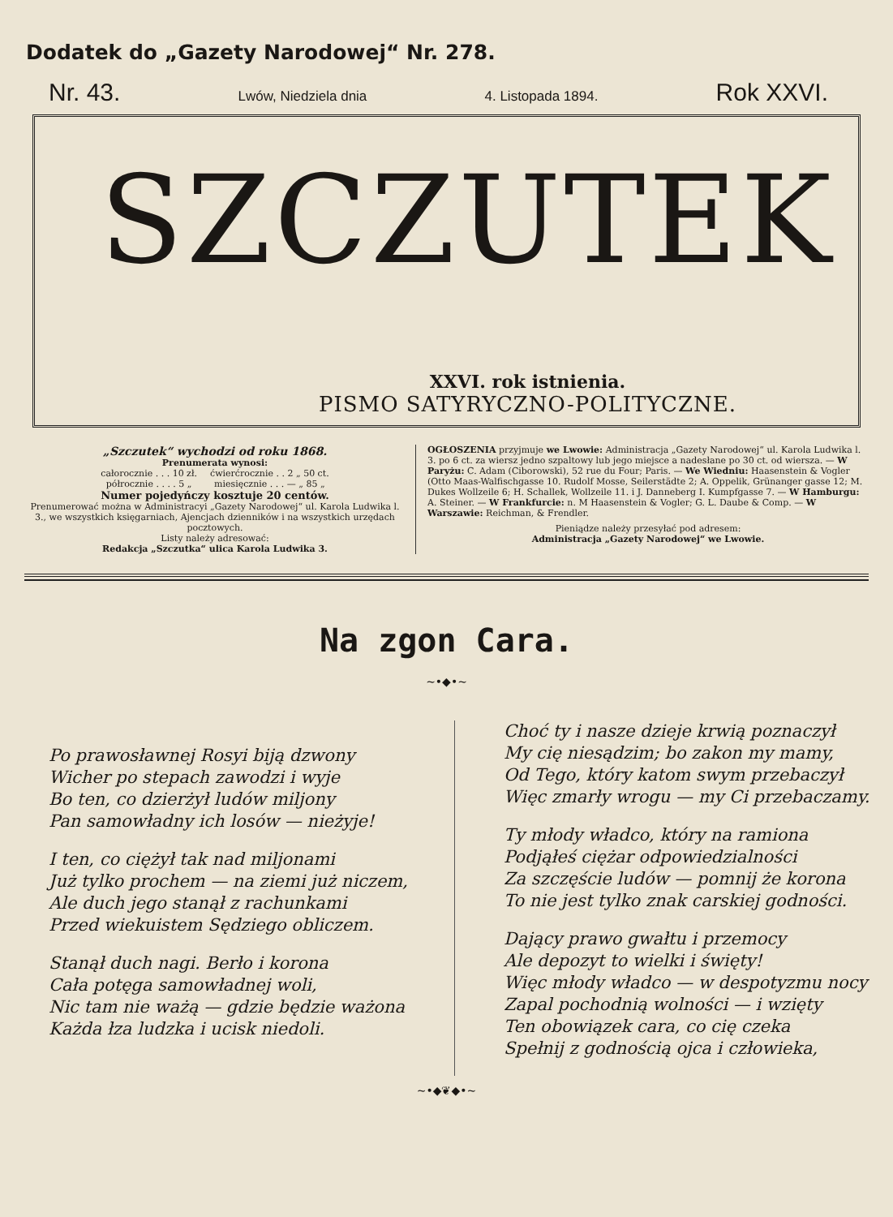Dodatek do „Gazety Narodowej“ Nr. 278.
Nr. 43. Lwów, Niedziela dnia 4. Listopada 1894. Rok XXVI.
SZCZUTEK
XXVI. rok istnienia.
PISMO SATYRYCZNO-POLITYCZNE.
„Szczutek“ wychodzi od roku 1868.
Prenumerata wynosi:
| całorocznie . . . 10 zł. | ćwierćrocznie . . 2 „ 50 ct. |
| półrocznie . . . . 5 „ | miesięcznie . . . — „ 85 „ |
Numer pojedyńczy kosztuje 20 centów.
Prenumerować można w Administracyi „Gazety Narodowej“ ul. Karola Ludwika l. 3., we wszystkich księgarniach, Ajencjach dzienników i na wszystkich urzędach pocztowych.
Listy należy adresować:
Redakcja „Szczutka“ ulica Karola Ludwika 3.
OGŁOSZENIA przyjmuje we Lwowie: Administracja „Gazety Narodowej“ ul. Karola Ludwika l. 3. po 6 ct. za wiersz jedno szpaltowy lub jego miejsce a nadesłane po 30 ct. od wiersza. — W Paryżu: C. Adam (Ciborowski), 52 rue du Four; Paris. — We Wiedniu: Haasenstein & Vogler (Otto Maas-Walfischgasse 10. Rudolf Mosse, Seilerstädte 2; A. Oppelik, Grünanger gasse 12; M. Dukes Wollzeile 6; H. Schallek, Wollzeile 11. i J. Danneberg I. Kumpfgasse 7. — W Hamburgu: A. Steiner. — W Frankfurcie: n. M Haasenstein & Vogler; G. L. Daube & Comp. — W Warszawie: Reichman, & Frendler.
Pieniądze należy przesyłać pod adresem:
Administracja „Gazety Narodowej“ we Lwowie.
Na zgon Cara.
~•◆•~
Po prawosławnej Rosyi biją dzwony
Wicher po stepach zawodzi i wyje
Bo ten, co dzierżył ludów miljony
Pan samowładny ich losów — nieżyje!
I ten, co ciężył tak nad miljonami
Już tylko prochem — na ziemi już niczem,
Ale duch jego stanął z rachunkami
Przed wiekuistem Sędziego obliczem.
Stanął duch nagi. Berło i korona
Cała potęga samowładnej woli,
Nic tam nie ważą — gdzie będzie ważona
Każda łza ludzka i ucisk niedoli.
Choć ty i nasze dzieje krwią poznaczył
My cię niesądzim; bo zakon my mamy,
Od Tego, który katom swym przebaczył
Więc zmarły wrogu — my Ci przebaczamy.
Ty młody władco, który na ramiona
Podjąłeś ciężar odpowiedzialności
Za szczęście ludów — pomnij że korona
To nie jest tylko znak carskiej godności.
Dający prawo gwałtu i przemocy
Ale depozyt to wielki i święty!
Więc młody władco — w despotyzmu nocy
Zapal pochodnią wolności — i wzięty
Ten obowiązek cara, co cię czeka
Spełnij z godnością ojca i człowieka,
~•◆❦◆•~